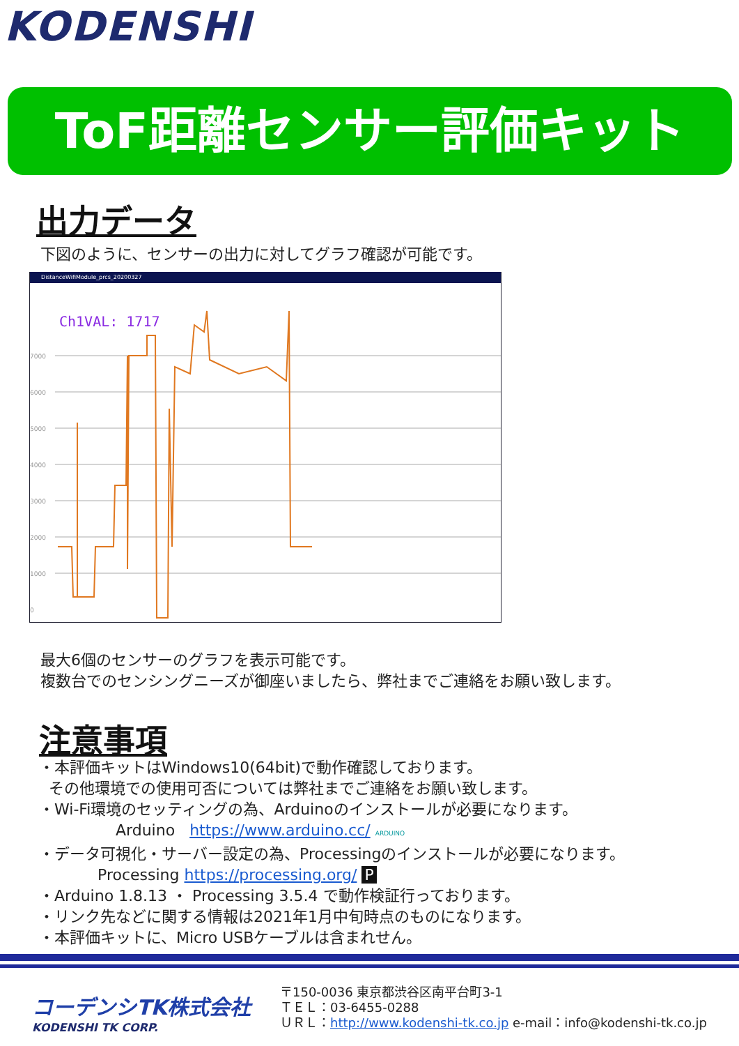KODENSHI
ToF距離センサー評価キット
出力データ
下図のように、センサーの出力に対してグラフ確認が可能です。
DistanceWifiModule_prcs_20200327
Ch1VAL: 1717
7000
6000
5000
4000
3000
2000
1000
0
最大6個のセンサーのグラフを表示可能です。
複数台でのセンシングニーズが御座いましたら、弊社までご連絡をお願い致します。
注意事項
・本評価キットはWindows10(64bit)で動作確認しております。
その他環境での使用可否については弊社までご連絡をお願い致します。
・Wi-Fi環境のセッティングの為、Arduinoのインストールが必要になります。
Arduino https://www.arduino.cc/ ARDUINO
・データ可視化・サーバー設定の為、Processingのインストールが必要になります。
Processing https://processing.org/ P
・Arduino 1.8.13 ・ Processing 3.5.4 で動作検証行っております。
・リンク先などに関する情報は2021年1月中旬時点のものになります。
・本評価キットに、Micro USBケーブルは含まれせん。
コーデンシTK株式会社
KODENSHI TK CORP.
〒150-0036 東京都渋谷区南平台町3-1
ＴＥＬ：03-6455-0288
ＵＲＬ：http://www.kodenshi-tk.co.jp e-mail：info@kodenshi-tk.co.jp